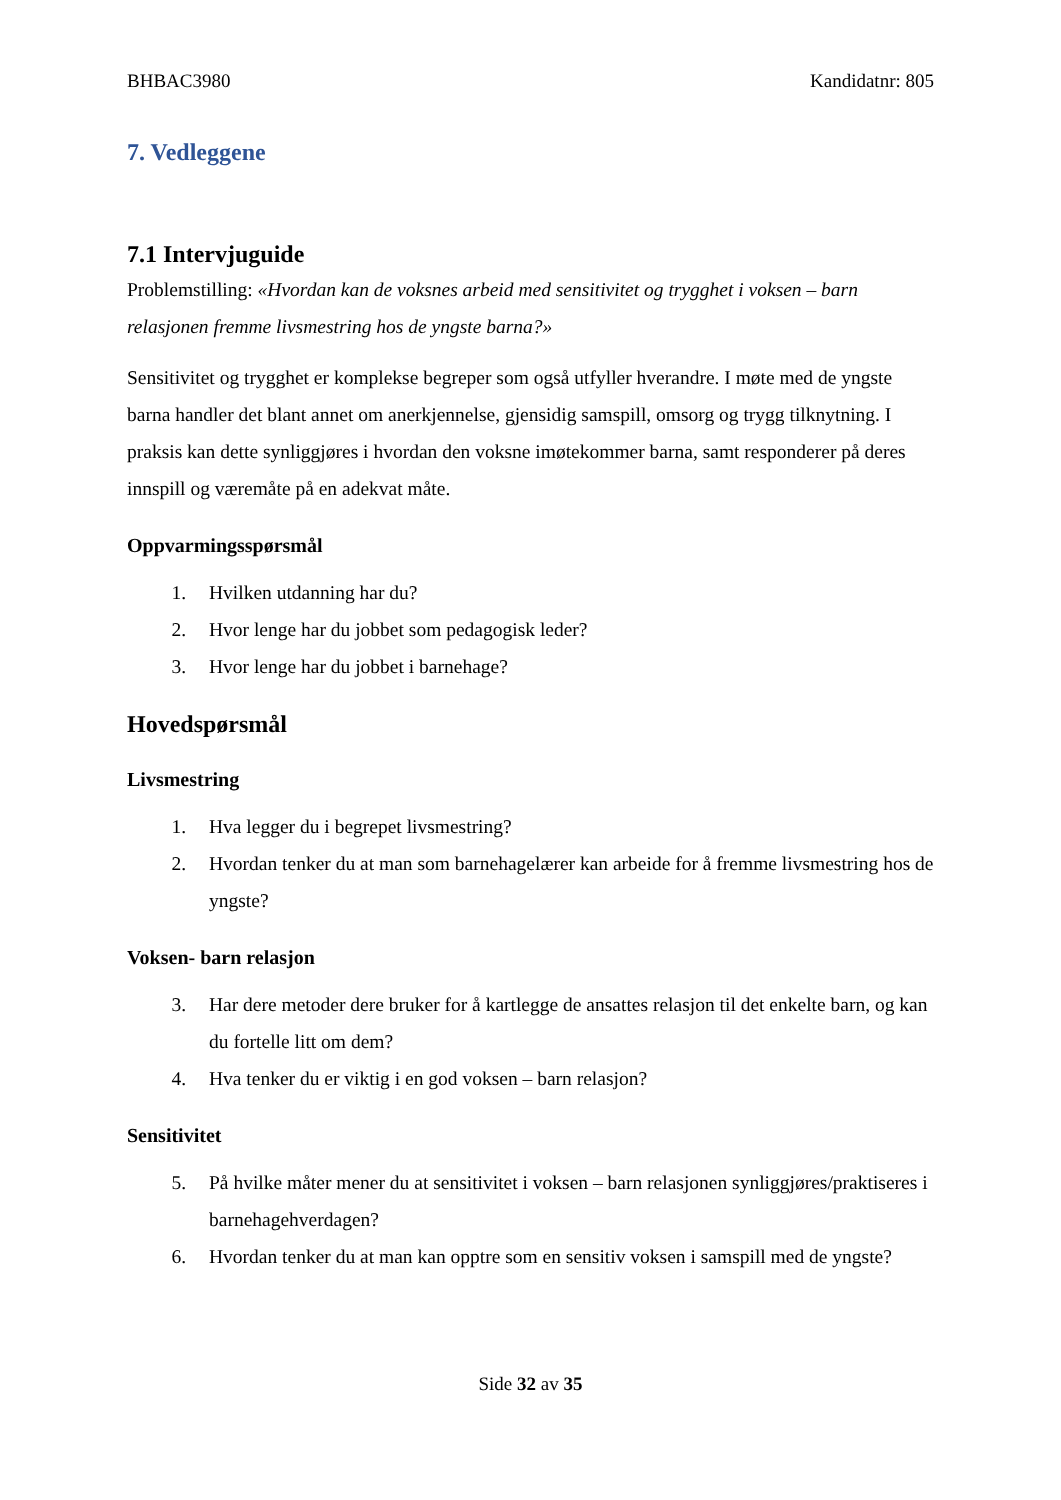BHBAC3980 Kandidatnr: 805
7. Vedleggene
7.1 Intervjuguide
Problemstilling: «Hvordan kan de voksnes arbeid med sensitivitet og trygghet i voksen – barn relasjonen fremme livsmestring hos de yngste barna?»
Sensitivitet og trygghet er komplekse begreper som også utfyller hverandre. I møte med de yngste barna handler det blant annet om anerkjennelse, gjensidig samspill, omsorg og trygg tilknytning. I praksis kan dette synliggjøres i hvordan den voksne imøtekommer barna, samt responderer på deres innspill og væremåte på en adekvat måte.
Oppvarmingsspørsmål
1. Hvilken utdanning har du?
2. Hvor lenge har du jobbet som pedagogisk leder?
3. Hvor lenge har du jobbet i barnehage?
Hovedspørsmål
Livsmestring
1. Hva legger du i begrepet livsmestring?
2. Hvordan tenker du at man som barnehagelærer kan arbeide for å fremme livsmestring hos de yngste?
Voksen- barn relasjon
3. Har dere metoder dere bruker for å kartlegge de ansattes relasjon til det enkelte barn, og kan du fortelle litt om dem?
4. Hva tenker du er viktig i en god voksen – barn relasjon?
Sensitivitet
5. På hvilke måter mener du at sensitivitet i voksen – barn relasjonen synliggjøres/praktiseres i barnehagehverdagen?
6. Hvordan tenker du at man kan opptre som en sensitiv voksen i samspill med de yngste?
Side 32 av 35